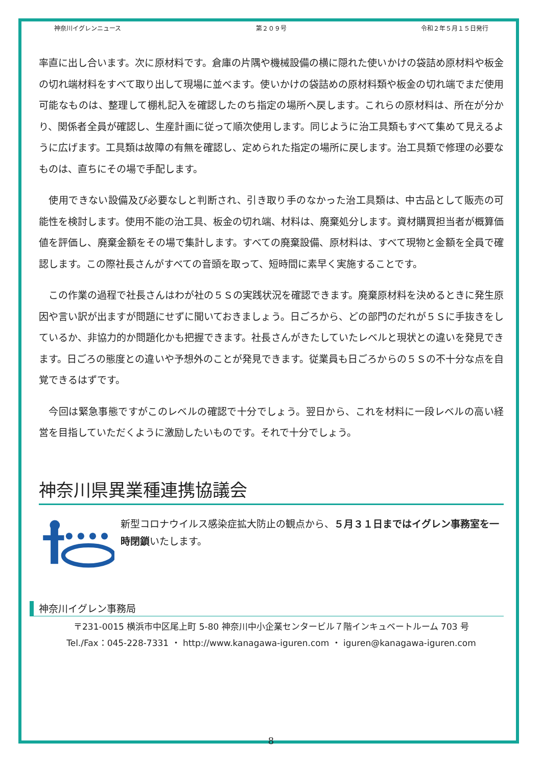神奈川イグレンニュース 第２０９号 令和２年５月１５日発行
率直に出し合います。次に原材料です。倉庫の片隅や機械設備の横に隠れた使いかけの袋詰め原材料や板金の切れ端材料をすべて取り出して現場に並べます。使いかけの袋詰めの原材料類や板金の切れ端でまだ使用可能なものは、整理して棚札記入を確認したのち指定の場所へ戻します。これらの原材料は、所在が分かり、関係者全員が確認し、生産計画に従って順次使用します。同じように治工具類もすべて集めて見えるように広げます。工具類は故障の有無を確認し、定められた指定の場所に戻します。治工具類で修理の必要なものは、直ちにその場で手配します。
　使用できない設備及び必要なしと判断され、引き取り手のなかった治工具類は、中古品として販売の可能性を検討します。使用不能の治工具、板金の切れ端、材料は、廃棄処分します。資材購買担当者が概算価値を評価し、廃棄金額をその場で集計します。すべての廃棄設備、原材料は、すべて現物と金額を全員で確認します。この際社長さんがすべての音頭を取って、短時間に素早く実施することです。
　この作業の過程で社長さんはわが社の５Ｓの実践状況を確認できます。廃棄原材料を決めるときに発生原因や言い訳が出ますが問題にせずに聞いておきましょう。日ごろから、どの部門のだれが５Ｓに手抜きをしているか、非協力的か問題化かも把握できます。社長さんがきたしていたレベルと現状との違いを発見できます。日ごろの態度との違いや予想外のことが発見できます。従業員も日ごろからの５Ｓの不十分な点を自覚できるはずです。
　今回は緊急事態ですがこのレベルの確認で十分でしょう。翌日から、これを材料に一段レベルの高い経営を目指していただくように激励したいものです。それで十分でしょう。
神奈川県異業種連携協議会
新型コロナウイルス感染症拡大防止の観点から、５月３１日まではイグレン事務室を一時閉鎖いたします。
神奈川イグレン事務局
〒231-0015 横浜市中区尾上町 5-80 神奈川中小企業センタービル７階インキュベートルーム 703 号
Tel./Fax：045-228-7331 ・ http://www.kanagawa-iguren.com ・ iguren@kanagawa-iguren.com
8